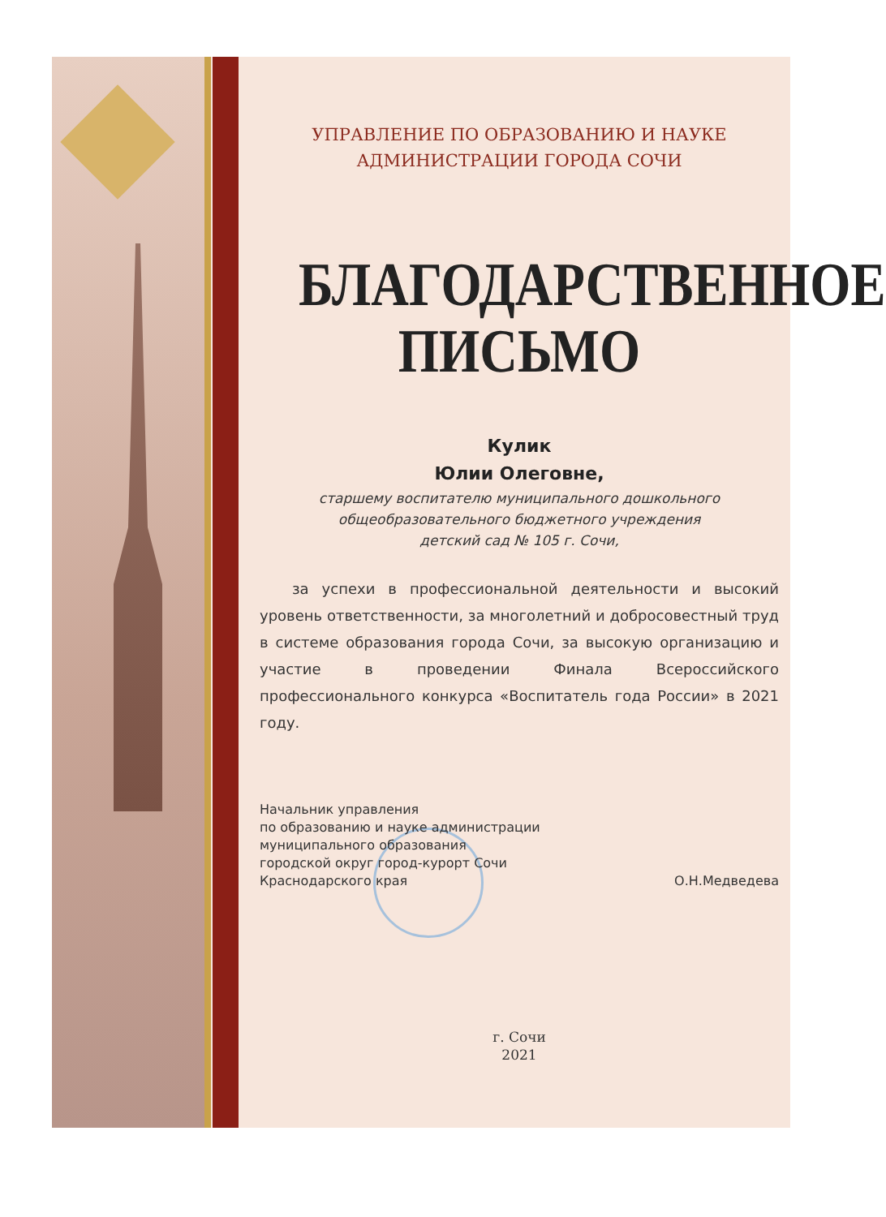УПРАВЛЕНИЕ ПО ОБРАЗОВАНИЮ И НАУКЕ
АДМИНИСТРАЦИИ ГОРОДА СОЧИ
БЛАГОДАРСТВЕННОЕ
ПИСЬМО
Кулик
Юлии Олеговне,
старшему воспитателю муниципального дошкольного
общеобразовательного бюджетного учреждения
детский сад № 105 г. Сочи,
за успехи в профессиональной деятельности и высокий уровень ответственности, за многолетний и добросовестный труд в системе образования города Сочи, за высокую организацию и участие в проведении Финала Всероссийского профессионального конкурса «Воспитатель года России» в 2021 году.
Начальник управления
по образованию и науке администрации
муниципального образования
городской округ город-курорт Сочи
Краснодарского края
О.Н.Медведева
г. Сочи
2021